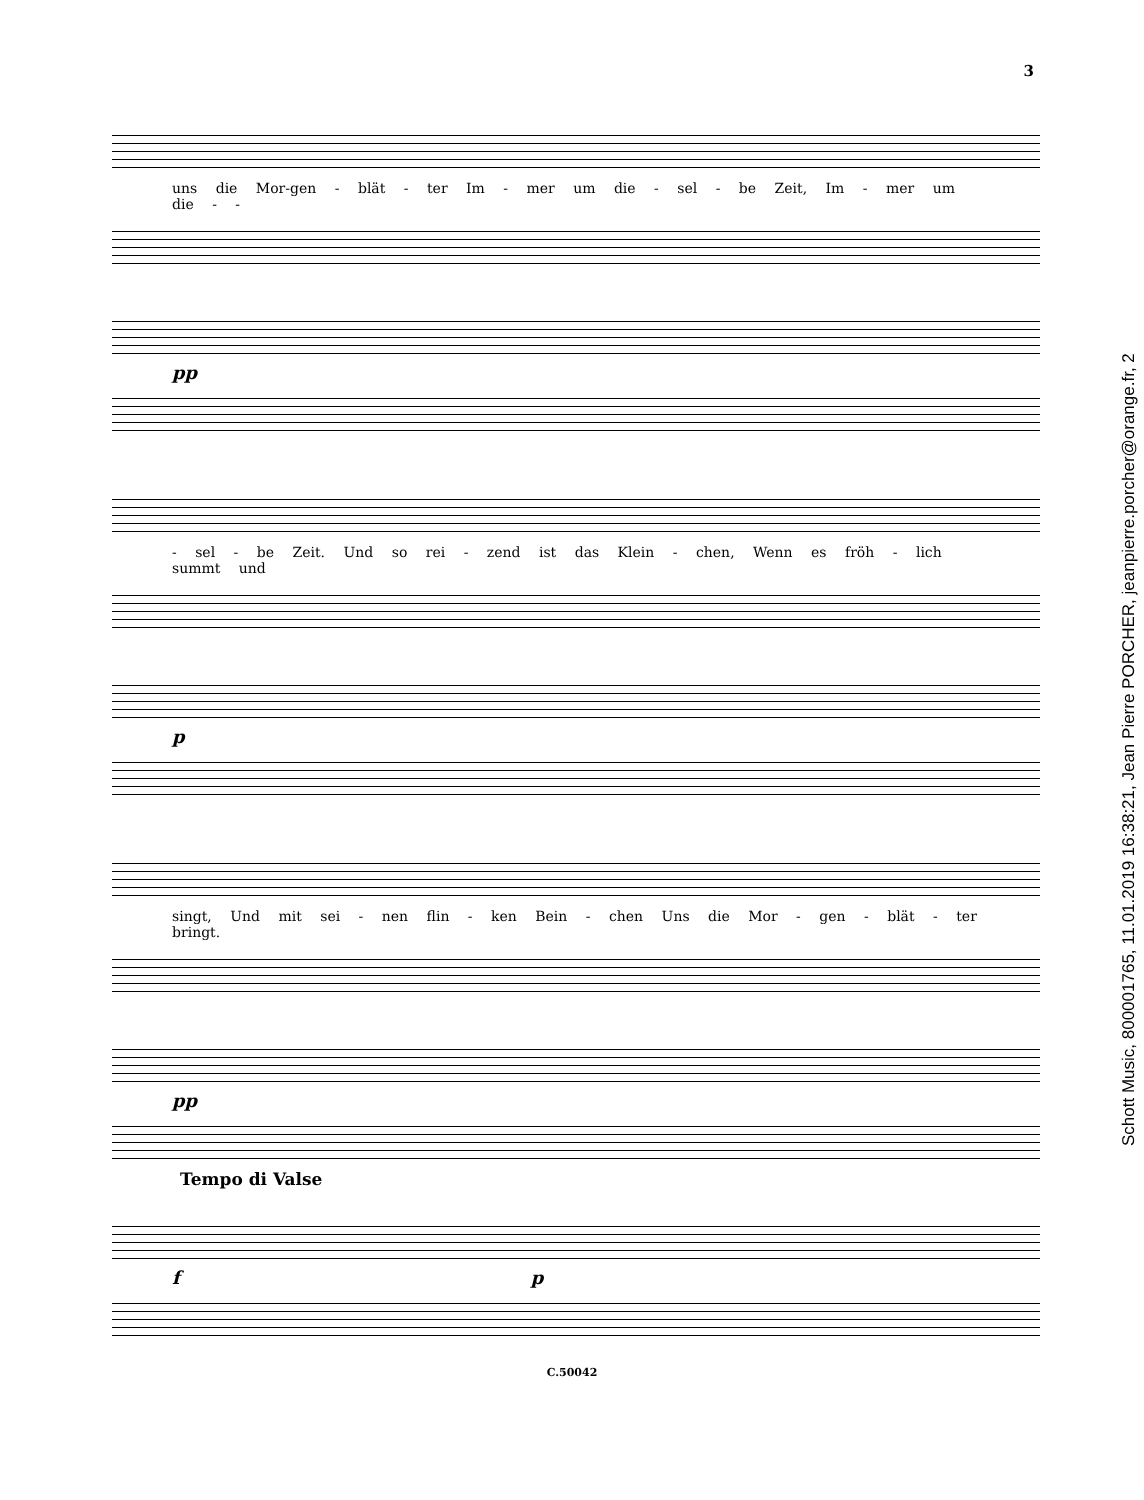3
uns die Mor-gen - blät - ter Im - mer um die - sel - be Zeit, Im - mer um die - -
pp
- sel - be Zeit. Und so rei - zend ist das Klein - chen, Wenn es fröh - lich summt und
p
singt, Und mit sei - nen flin - ken Bein - chen Uns die Mor - gen - blät - ter bringt.
pp
Tempo di Valse
f p
C.50042
Schott Music, 800001765, 11.01.2019 16:38:21, Jean Pierre PORCHER, jeanpierre.porcher@orange.fr, 2